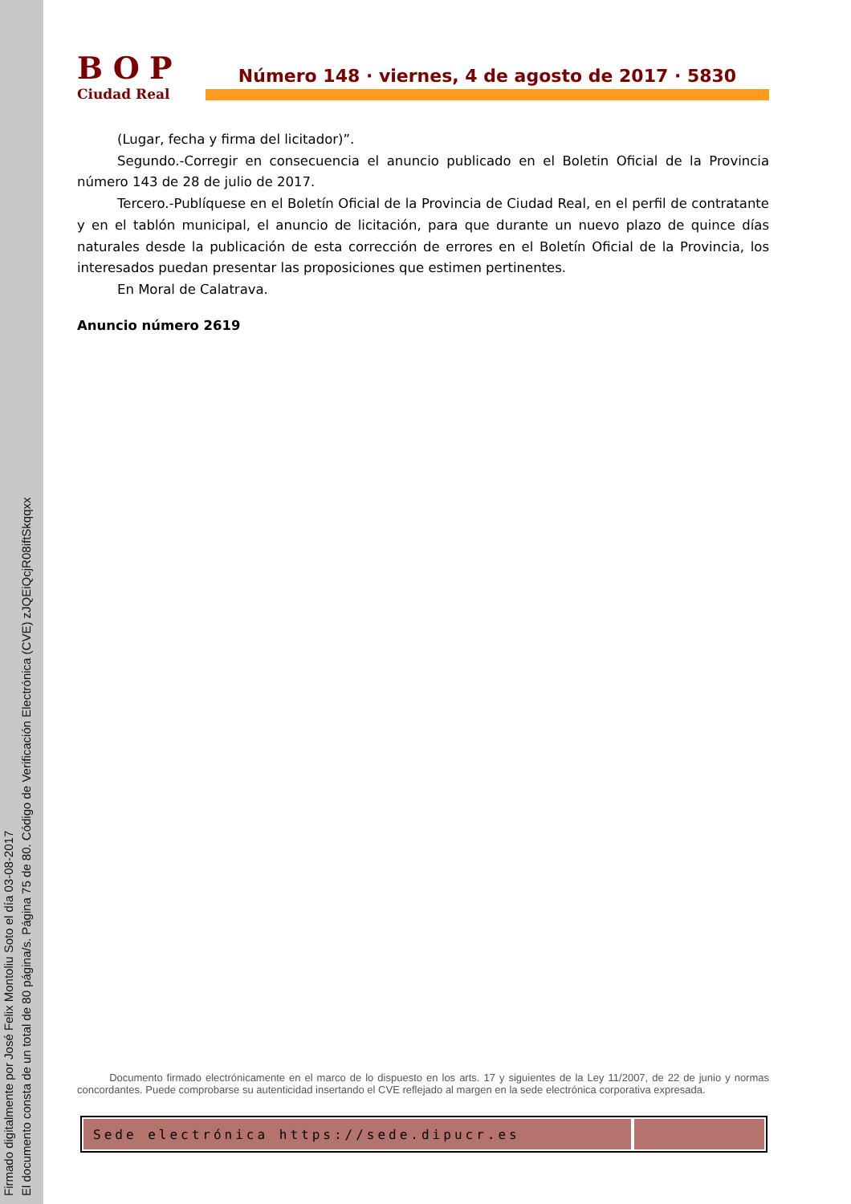Firmado digitalmente por José Felix Montoliu Soto el día 03-08-2017
El documento consta de un total de 80 página/s. Página 75 de 80. Código de Verificación Electrónica (CVE) zJQEiQcjR08iftSkqqxx
BOP
Ciudad Real
Número 148 · viernes, 4 de agosto de 2017 · 5830
(Lugar, fecha y firma del licitador)”.
Segundo.-Corregir en consecuencia el anuncio publicado en el Boletin Oficial de la Provincia número 143 de 28 de julio de 2017.
Tercero.-Publíquese en el Boletín Oficial de la Provincia de Ciudad Real, en el perfil de contratante y en el tablón municipal, el anuncio de licitación, para que durante un nuevo plazo de quince días naturales desde la publicación de esta corrección de errores en el Boletín Oficial de la Provincia, los interesados puedan presentar las proposiciones que estimen pertinentes.
En Moral de Calatrava.
Anuncio número 2619
Documento firmado electrónicamente en el marco de lo dispuesto en los arts. 17 y siguientes de la Ley 11/2007, de 22 de junio y normas concordantes. Puede comprobarse su autenticidad insertando el CVE reflejado al margen en la sede electrónica corporativa expresada.
Sede electrónica https://sede.dipucr.es